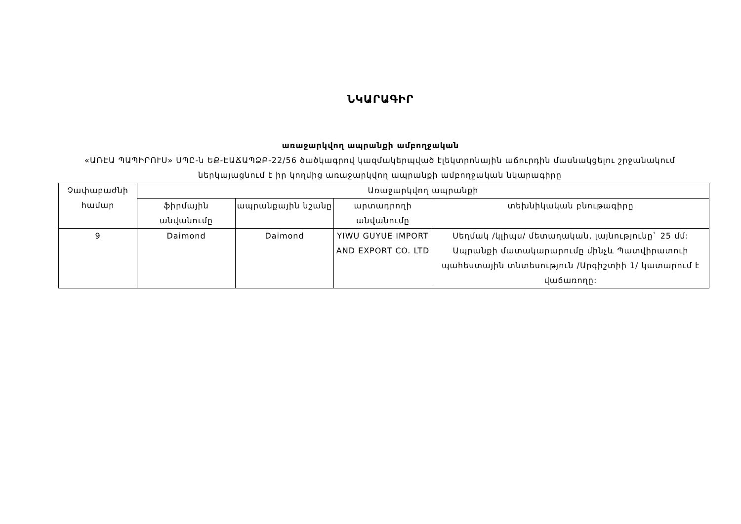ՆԿԱՐԱԳԻՐ
առաջարկվող ապրանքի ամբողջական
«ԱՌԷԱ ՊԱՊԻՐՈՒՍ» ՍՊԸ-ն ԵՔ-ԷԱՃԱՊՁԲ-22/56 ծածկագրով կազմակերպված էլեկտրոնային աճուրդին մասնակցելու շրջանակում ներկայացնում է իր կողմից առաջարկվող ապրանքի ամբողջական նկարագիրը
| Չափաբաժնի համար | Առաջարկվող ապրանքի | | | |
| --- | --- | --- | --- | --- |
| | ֆիրմային անվանումը | ապրանքային նշանը | արտադրողի անվանումը | տեխնիկական բնութագիրը |
| 9 | Daimond | Daimond | YIWU GUYUE IMPORT AND EXPORT CO. LTD | Սեղմակ /կլիպս/ մետաղական, լայնությունը` 25 մմ: Ապրանքի մատակարարումը մինչև Պատվիրատուի պահեստային տնտեսություն /Արգիշտիի 1/ կատարում է վաճառողը: |